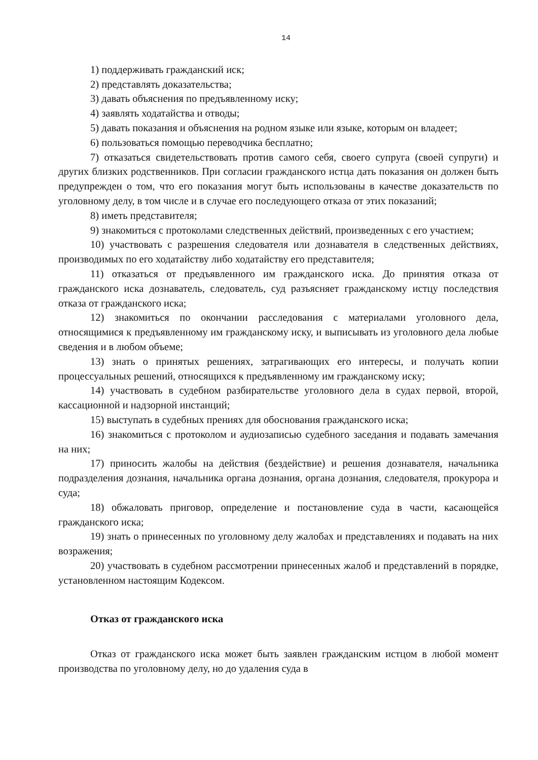14
1) поддерживать гражданский иск;
2) представлять доказательства;
3) давать объяснения по предъявленному иску;
4) заявлять ходатайства и отводы;
5) давать показания и объяснения на родном языке или языке, которым он владеет;
6) пользоваться помощью переводчика бесплатно;
7) отказаться свидетельствовать против самого себя, своего супруга (своей супруги) и других близких родственников. При согласии гражданского истца дать показания он должен быть предупрежден о том, что его показания могут быть использованы в качестве доказательств по уголовному делу, в том числе и в случае его последующего отказа от этих показаний;
8) иметь представителя;
9) знакомиться с протоколами следственных действий, произведенных с его участием;
10) участвовать с разрешения следователя или дознавателя в следственных действиях, производимых по его ходатайству либо ходатайству его представителя;
11) отказаться от предъявленного им гражданского иска. До принятия отказа от гражданского иска дознаватель, следователь, суд разъясняет гражданскому истцу последствия отказа от гражданского иска;
12) знакомиться по окончании расследования с материалами уголовного дела, относящимися к предъявленному им гражданскому иску, и выписывать из уголовного дела любые сведения и в любом объеме;
13) знать о принятых решениях, затрагивающих его интересы, и получать копии процессуальных решений, относящихся к предъявленному им гражданскому иску;
14) участвовать в судебном разбирательстве уголовного дела в судах первой, второй, кассационной и надзорной инстанций;
15) выступать в судебных прениях для обоснования гражданского иска;
16) знакомиться с протоколом и аудиозаписью судебного заседания и подавать замечания на них;
17) приносить жалобы на действия (бездействие) и решения дознавателя, начальника подразделения дознания, начальника органа дознания, органа дознания, следователя, прокурора и суда;
18) обжаловать приговор, определение и постановление суда в части, касающейся гражданского иска;
19) знать о принесенных по уголовному делу жалобах и представлениях и подавать на них возражения;
20) участвовать в судебном рассмотрении принесенных жалоб и представлений в порядке, установленном настоящим Кодексом.
Отказ от гражданского иска
Отказ от гражданского иска может быть заявлен гражданским истцом в любой момент производства по уголовному делу, но до удаления суда в